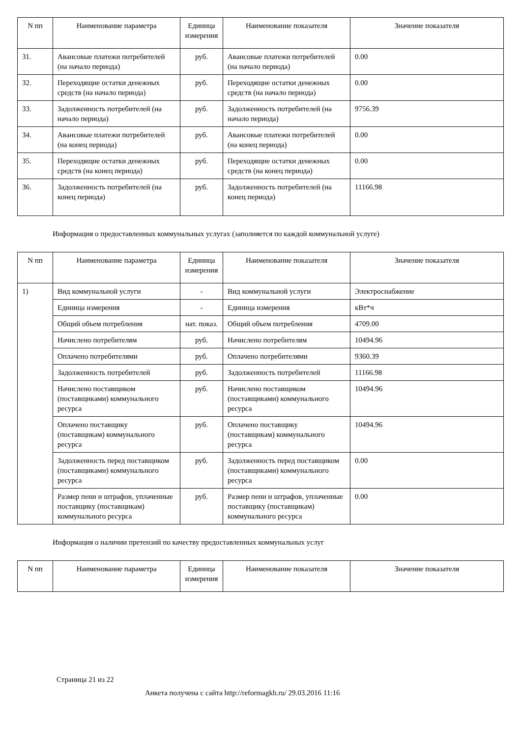| N пп | Наименование параметра | Единица измерения | Наименование показателя | Значение показателя |
| --- | --- | --- | --- | --- |
| 31. | Авансовые платежи потребителей (на начало периода) | руб. | Авансовые платежи потребителей (на начало периода) | 0.00 |
| 32. | Переходящие остатки денежных средств (на начало периода) | руб. | Переходящие остатки денежных средств (на начало периода) | 0.00 |
| 33. | Задолженность потребителей (на начало периода) | руб. | Задолженность потребителей (на начало периода) | 9756.39 |
| 34. | Авансовые платежи потребителей (на конец периода) | руб. | Авансовые платежи потребителей (на конец периода) | 0.00 |
| 35. | Переходящие остатки денежных средств (на конец периода) | руб. | Переходящие остатки денежных средств (на конец периода) | 0.00 |
| 36. | Задолженность потребителей (на конец периода) | руб. | Задолженность потребителей (на конец периода) | 11166.98 |
Информация о предоставленных коммунальных услугах (заполняется по каждой коммунальной услуге)
| N пп | Наименование параметра | Единица измерения | Наименование показателя | Значение показателя |
| --- | --- | --- | --- | --- |
| 1) | Вид коммунальной услуги | - | Вид коммунальной услуги | Электроснабжение |
| | Единица измерения | - | Единица измерения | кВт*ч |
| | Общий объем потребления | нат. показ. | Общий объем потребления | 4709.00 |
| | Начислено потребителям | руб. | Начислено потребителям | 10494.96 |
| | Оплачено потребителями | руб. | Оплачено потребителями | 9360.39 |
| | Задолженность потребителей | руб. | Задолженность потребителей | 11166.98 |
| | Начислено поставщиком (поставщиками) коммунального ресурса | руб. | Начислено поставщиком (поставщиками) коммунального ресурса | 10494.96 |
| | Оплачено поставщику (поставщикам) коммунального ресурса | руб. | Оплачено поставщику (поставщикам) коммунального ресурса | 10494.96 |
| | Задолженность перед поставщиком (поставщиками) коммунального ресурса | руб. | Задолженность перед поставщиком (поставщиками) коммунального ресурса | 0.00 |
| | Размер пени и штрафов, уплаченные поставщику (поставщикам) коммунального ресурса | руб. | Размер пени и штрафов, уплаченные поставщику (поставщикам) коммунального ресурса | 0.00 |
Информация о наличии претензий по качеству предоставленных коммунальных услуг
| N пп | Наименование параметра | Единица измерения | Наименование показателя | Значение показателя |
| --- | --- | --- | --- | --- |
Страница 21 из 22
Анкета получена с сайта http://reformagkh.ru/ 29.03.2016 11:16